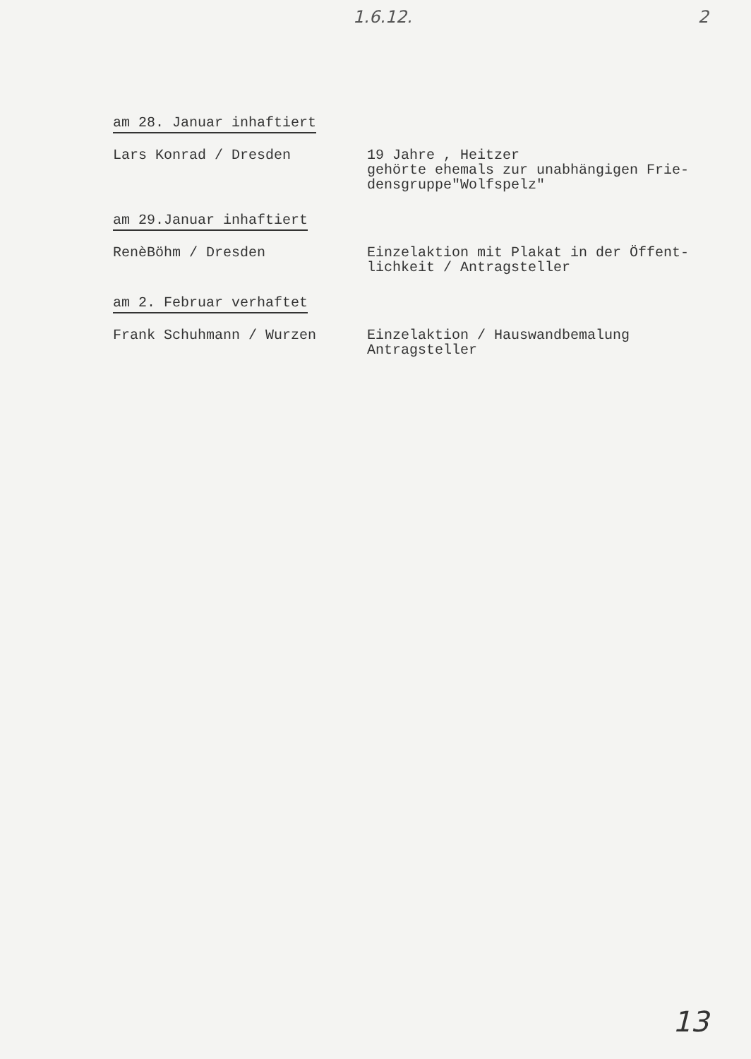1.6.12. 2
am 28. Januar inhaftiert
Lars Konrad / Dresden 19 Jahre , Heitzer
gehörte ehemals zur unabhängigen Frie-
densgruppe"Wolfspelz"
am 29.Januar inhaftiert
RenèBöhm / Dresden Einzelaktion mit Plakat in der Öffent-
lichkeit / Antragsteller
am 2. Februar verhaftet
Frank Schuhmann / Wurzen Einzelaktion / Hauswandbemalung
Antragsteller
13